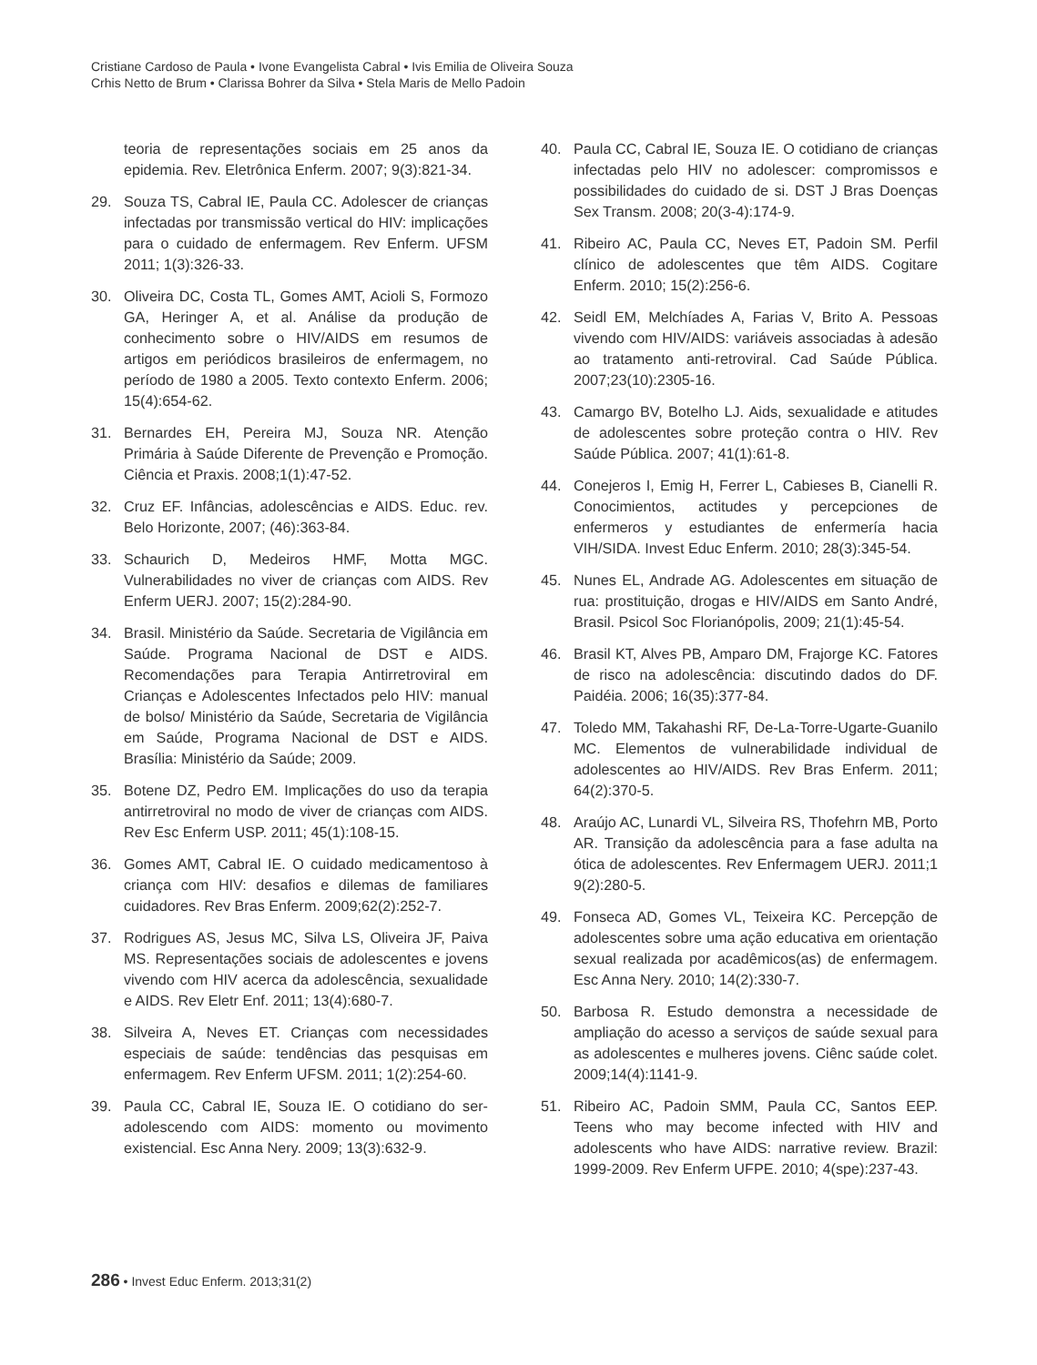Cristiane Cardoso de Paula • Ivone Evangelista Cabral • Ivis Emilia de Oliveira Souza
Crhis Netto de Brum • Clarissa Bohrer da Silva • Stela Maris de Mello Padoin
teoria de representações sociais em 25 anos da epidemia. Rev. Eletrônica Enferm. 2007; 9(3):821-34.
29. Souza TS, Cabral IE, Paula CC. Adolescer de crianças infectadas por transmissão vertical do HIV: implicações para o cuidado de enfermagem. Rev Enferm. UFSM 2011; 1(3):326-33.
30. Oliveira DC, Costa TL, Gomes AMT, Acioli S, Formozo GA, Heringer A, et al. Análise da produção de conhecimento sobre o HIV/AIDS em resumos de artigos em periódicos brasileiros de enfermagem, no período de 1980 a 2005. Texto contexto Enferm. 2006; 15(4):654-62.
31. Bernardes EH, Pereira MJ, Souza NR. Atenção Primária à Saúde Diferente de Prevenção e Promoção. Ciência et Praxis. 2008;1(1):47-52.
32. Cruz EF. Infâncias, adolescências e AIDS. Educ. rev. Belo Horizonte, 2007; (46):363-84.
33. Schaurich D, Medeiros HMF, Motta MGC. Vulnerabilidades no viver de crianças com AIDS. Rev Enferm UERJ. 2007; 15(2):284-90.
34. Brasil. Ministério da Saúde. Secretaria de Vigilância em Saúde. Programa Nacional de DST e AIDS. Recomendações para Terapia Antirretroviral em Crianças e Adolescentes Infectados pelo HIV: manual de bolso/ Ministério da Saúde, Secretaria de Vigilância em Saúde, Programa Nacional de DST e AIDS. Brasília: Ministério da Saúde; 2009.
35. Botene DZ, Pedro EM. Implicações do uso da terapia antirretroviral no modo de viver de crianças com AIDS. Rev Esc Enferm USP. 2011; 45(1):108-15.
36. Gomes AMT, Cabral IE. O cuidado medicamentoso à criança com HIV: desafios e dilemas de familiares cuidadores. Rev Bras Enferm. 2009;62(2):252-7.
37. Rodrigues AS, Jesus MC, Silva LS, Oliveira JF, Paiva MS. Representações sociais de adolescentes e jovens vivendo com HIV acerca da adolescência, sexualidade e AIDS. Rev Eletr Enf. 2011; 13(4):680-7.
38. Silveira A, Neves ET. Crianças com necessidades especiais de saúde: tendências das pesquisas em enfermagem. Rev Enferm UFSM. 2011; 1(2):254-60.
39. Paula CC, Cabral IE, Souza IE. O cotidiano do ser-adolescendo com AIDS: momento ou movimento existencial. Esc Anna Nery. 2009; 13(3):632-9.
40. Paula CC, Cabral IE, Souza IE. O cotidiano de crianças infectadas pelo HIV no adolescer: compromissos e possibilidades do cuidado de si. DST J Bras Doenças Sex Transm. 2008; 20(3-4):174-9.
41. Ribeiro AC, Paula CC, Neves ET, Padoin SM. Perfil clínico de adolescentes que têm AIDS. Cogitare Enferm. 2010; 15(2):256-6.
42. Seidl EM, Melchíades A, Farias V, Brito A. Pessoas vivendo com HIV/AIDS: variáveis associadas à adesão ao tratamento anti-retroviral. Cad Saúde Pública. 2007;23(10):2305-16.
43. Camargo BV, Botelho LJ. Aids, sexualidade e atitudes de adolescentes sobre proteção contra o HIV. Rev Saúde Pública. 2007; 41(1):61-8.
44. Conejeros I, Emig H, Ferrer L, Cabieses B, Cianelli R. Conocimientos, actitudes y percepciones de enfermeros y estudiantes de enfermería hacia VIH/SIDA. Invest Educ Enferm. 2010; 28(3):345-54.
45. Nunes EL, Andrade AG. Adolescentes em situação de rua: prostituição, drogas e HIV/AIDS em Santo André, Brasil. Psicol Soc Florianópolis, 2009; 21(1):45-54.
46. Brasil KT, Alves PB, Amparo DM, Frajorge KC. Fatores de risco na adolescência: discutindo dados do DF. Paidéia. 2006; 16(35):377-84.
47. Toledo MM, Takahashi RF, De-La-Torre-Ugarte-Guanilo MC. Elementos de vulnerabilidade individual de adolescentes ao HIV/AIDS. Rev Bras Enferm. 2011; 64(2):370-5.
48. Araújo AC, Lunardi VL, Silveira RS, Thofehrn MB, Porto AR. Transição da adolescência para a fase adulta na ótica de adolescentes. Rev Enfermagem UERJ. 2011;1 9(2):280-5.
49. Fonseca AD, Gomes VL, Teixeira KC. Percepção de adolescentes sobre uma ação educativa em orientação sexual realizada por acadêmicos(as) de enfermagem. Esc Anna Nery. 2010; 14(2):330-7.
50. Barbosa R. Estudo demonstra a necessidade de ampliação do acesso a serviços de saúde sexual para as adolescentes e mulheres jovens. Ciênc saúde colet. 2009;14(4):1141-9.
51. Ribeiro AC, Padoin SMM, Paula CC, Santos EEP. Teens who may become infected with HIV and adolescents who have AIDS: narrative review. Brazil: 1999-2009. Rev Enferm UFPE. 2010; 4(spe):237-43.
286 • Invest Educ Enferm. 2013;31(2)